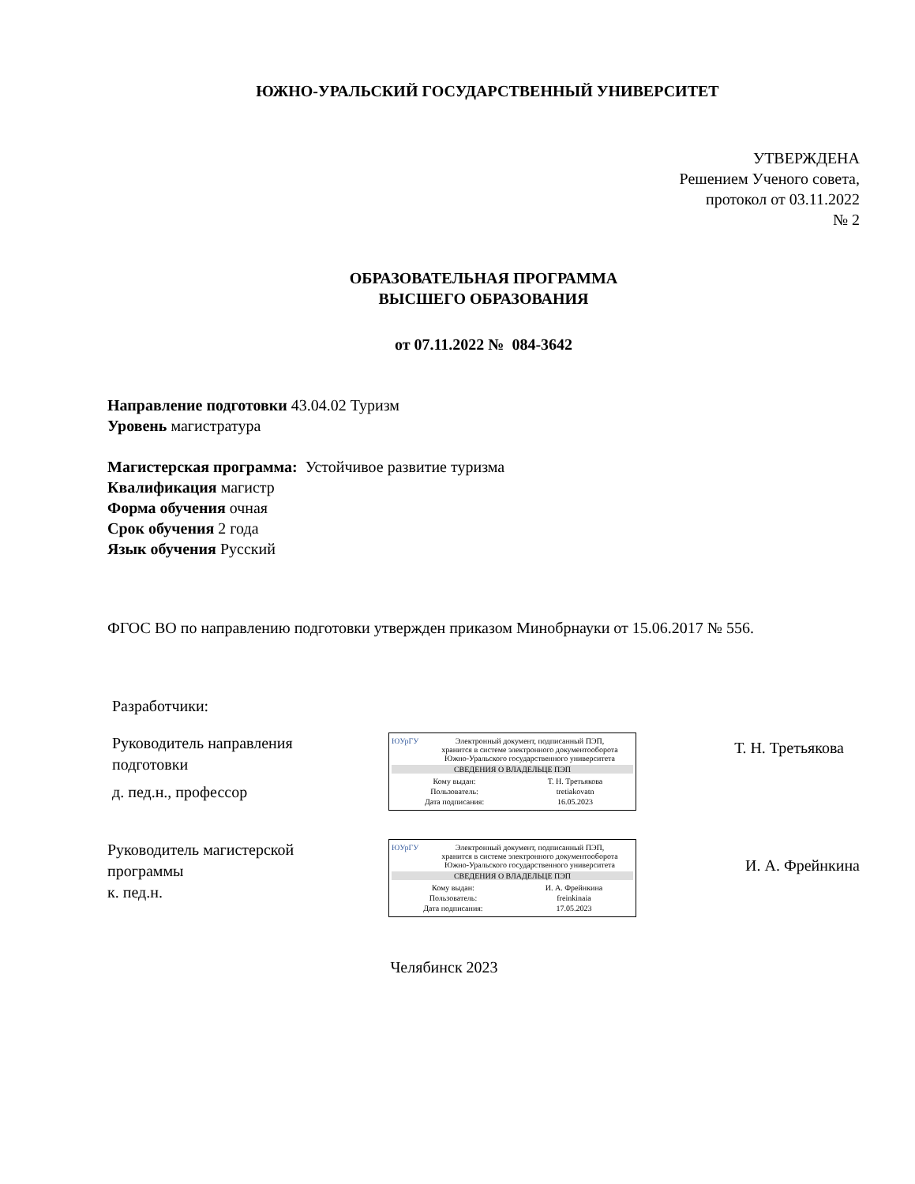ЮЖНО-УРАЛЬСКИЙ ГОСУДАРСТВЕННЫЙ УНИВЕРСИТЕТ
УТВЕРЖДЕНА
Решением Ученого совета,
протокол от 03.11.2022
№ 2
ОБРАЗОВАТЕЛЬНАЯ ПРОГРАММА
ВЫСШЕГО ОБРАЗОВАНИЯ
от 07.11.2022 № 084-3642
Направление подготовки 43.04.02 Туризм
Уровень магистратура
Магистерская программа: Устойчивое развитие туризма
Квалификация магистр
Форма обучения очная
Срок обучения 2 года
Язык обучения Русский
ФГОС ВО по направлению подготовки утвержден приказом Минобрнауки от 15.06.2017 № 556.
Разработчики:
Руководитель направления
подготовки
д. пед.н., профессор
ЮУрГУ Электронный документ, подписанный ПЭП,
хранится в системе электронного документооборота
Южно-Уральского государственного университета
СВЕДЕНИЯ О ВЛАДЕЛЬЦЕ ПЭП
| Кому выдан: | Т. Н. Третьякова |
| Пользователь: | tretiakovatn |
| Дата подписания: | 16.05.2023 |
Т. Н. Третьякова
Руководитель магистерской
программы
к. пед.н.
ЮУрГУ Электронный документ, подписанный ПЭП,
хранится в системе электронного документооборота
Южно-Уральского государственного университета
СВЕДЕНИЯ О ВЛАДЕЛЬЦЕ ПЭП
| Кому выдан: | И. А. Фрейнкина |
| Пользователь: | freinkinaia |
| Дата подписания: | 17.05.2023 |
И. А. Фрейнкина
Челябинск 2023